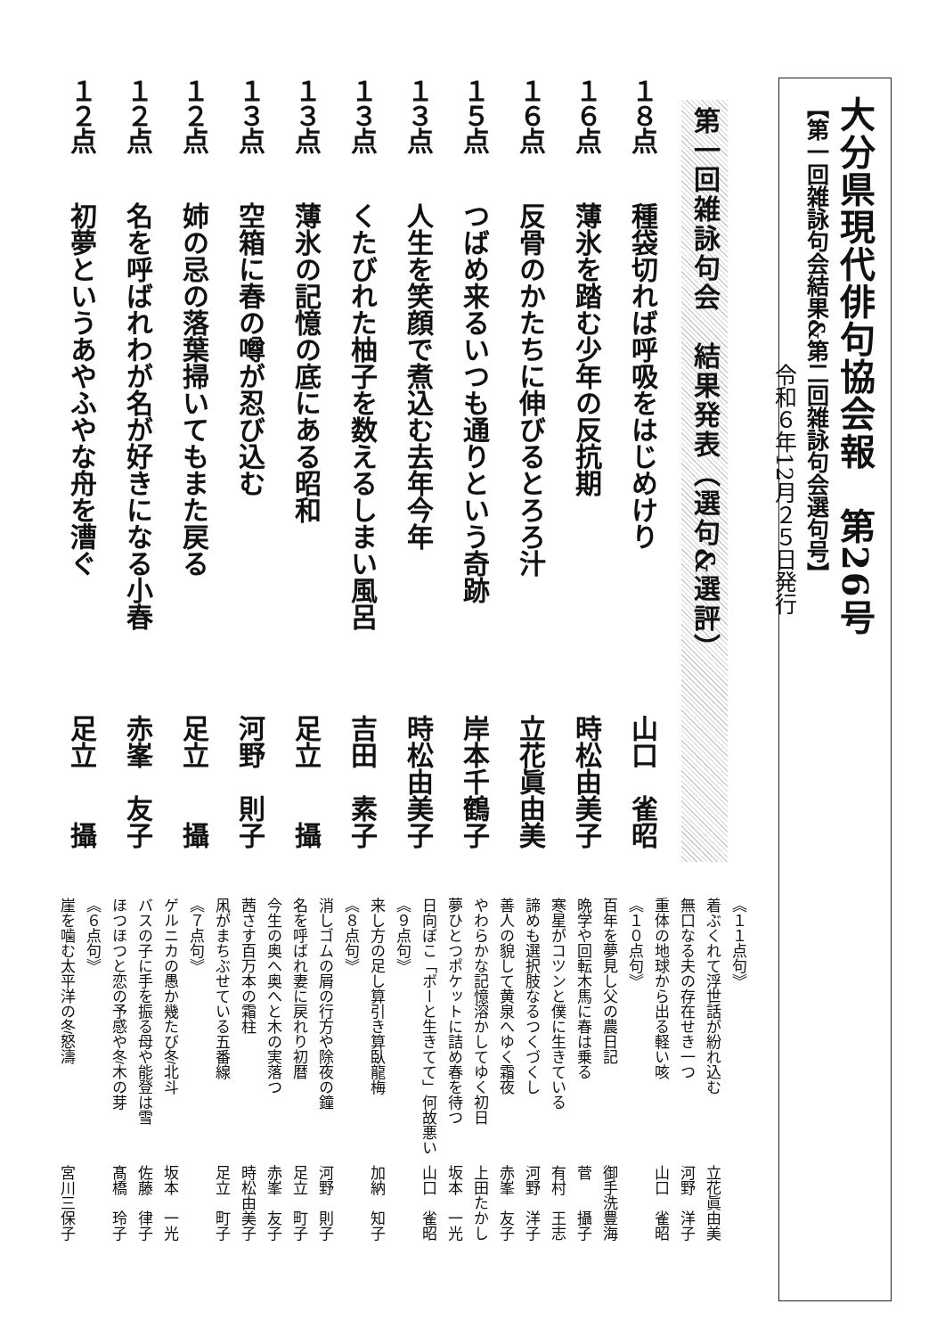大分県現代俳句協会報　第26号
【第一回雑詠句会結果&第二回雑詠句会選句号】
令和６年12月２５日発行
第一回雑詠句会　結果発表（選句&選評）
１８点 種袋切れば呼吸をはじめけり 山口　雀昭
１６点 薄氷を踏む少年の反抗期 時松由美子
１６点 反骨のかたちに伸びるとろろ汁 立花眞由美
１５点 つばめ来るいつも通りという奇跡 岸本千鶴子
１３点 人生を笑顔で煮込む去年今年 時松由美子
１３点 くたびれた柚子を数えるしまい風呂 吉田　素子
１３点 薄氷の記憶の底にある昭和 足立　　攝
１３点 空箱に春の噂が忍び込む 河野　則子
１２点 姉の忌の落葉掃いてもまた戻る 足立　　攝
１２点 名を呼ばれわが名が好きになる小春 赤峯　友子
１２点 初夢というあやふやな舟を漕ぐ 足立　　攝
《１１点句》
着ぶくれて浮世話が紛れ込む 立花眞由美
無口なる夫の存在せき一つ 河野　洋子
重体の地球から出る軽い咳 山口　雀昭
《１０点句》
百年を夢見し父の農日記 御手洗豊海
晩学や回転木馬に春は乗る 菅　　攝子
寒星がコツンと僕に生きている 有村　王志
諦めも選択肢なるつくづくし 河野　洋子
善人の貌して黄泉へゆく霜夜 赤峯　友子
やわらかな記憶溶かしてゆく初日 上田たかし
夢ひとつポケットに詰め春を待つ 坂本　一光
日向ぼこ「ボーと生きてて」何故悪い 山口　雀昭
《９点句》
来し方の足し算引き算臥龍梅 加納　知子
《８点句》
消しゴムの屑の行方や除夜の鐘 河野　則子
名を呼ばれ妻に戻れり初暦 足立　町子
今生の奥へ奥へと木の実落つ 赤峯　友子
茜さす百万本の霜柱 時松由美子
凩がまちぶせている五番線 足立　町子
《７点句》
ゲルニカの愚か幾たび冬北斗 坂本　一光
バスの子に手を振る母や能登は雪 佐藤　律子
ほつほつと恋の予感や冬木の芽 髙橋　玲子
《６点句》
崖を噛む太平洋の冬怒濤 宮川三保子